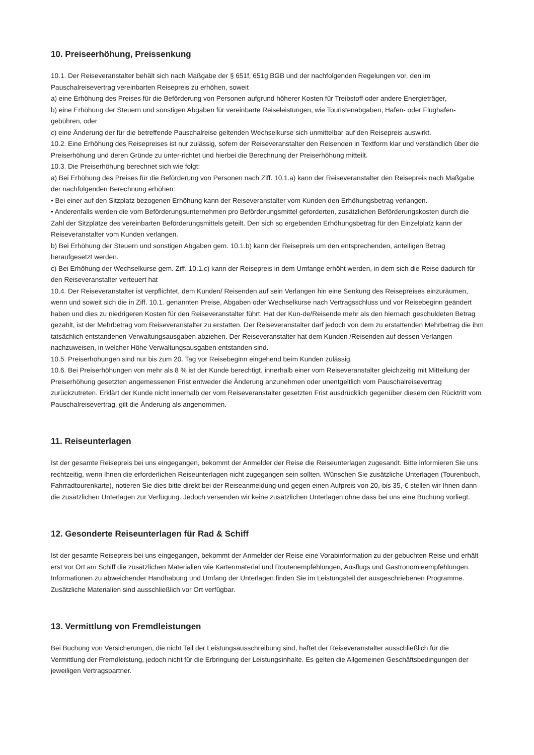10. Preiseerhöhung, Preissenkung
10.1. Der Reiseveranstalter behält sich nach Maßgabe der § 651f, 651g BGB und der nachfolgenden Regelungen vor, den im Pauschalreisevertrag vereinbarten Reisepreis zu erhöhen, soweit
a) eine Erhöhung des Preises für die Beförderung von Personen aufgrund höherer Kosten für Treibstoff oder andere Energieträger,
b) eine Erhöhung der Steuern und sonstigen Abgaben für vereinbarte Reiseleistungen, wie Touristenabgaben, Hafen- oder Flughafen-gebühren, oder
c) eine Änderung der für die betreffende Pauschalreise geltenden Wechselkurse sich unmittelbar auf den Reisepreis auswirkt.
10.2. Eine Erhöhung des Reisepreises ist nur zulässig, sofern der Reiseveranstalter den Reisenden in Textform klar und verständlich über die Preiserhöhung und deren Gründe zu unter-richtet und hierbei die Berechnung der Preiserhöhung mitteilt.
10.3. Die Preiserhöhung berechnet sich wie folgt:
a) Bei Erhöhung des Preises für die Beförderung von Personen nach Ziff. 10.1.a) kann der Reiseveranstalter den Reisepreis nach Maßgabe der nachfolgenden Berechnung erhöhen:
• Bei einer auf den Sitzplatz bezogenen Erhöhung kann der Reiseveranstalter vom Kunden den Erhöhungsbetrag verlangen.
• Anderenfalls werden die vom Beförderungsunternehmen pro Beförderungsmittel geforderten, zusätzlichen Beförderungskosten durch die Zahl der Sitzplätze des vereinbarten Beförderungsmittels geteilt. Den sich so ergebenden Erhöhungsbetrag für den Einzelplatz kann der Reiseveranstalter vom Kunden verlangen.
b) Bei Erhöhung der Steuern und sonstigen Abgaben gem. 10.1.b) kann der Reisepreis um den entsprechenden, anteiligen Betrag heraufgesetzt werden.
c) Bei Erhöhung der Wechselkurse gem. Ziff. 10.1.c) kann der Reisepreis in dem Umfange erhöht werden, in dem sich die Reise dadurch für den Reiseveranstalter verteuert hat
10.4. Der Reiseveranstalter ist verpflichtet, dem Kunden/ Reisenden auf sein Verlangen hin eine Senkung des Reisepreises einzuräumen, wenn und soweit sich die in Ziff. 10.1. genannten Preise, Abgaben oder Wechselkurse nach Vertragsschluss und vor Reisebeginn geändert haben und dies zu niedrigeren Kosten für den Reiseveranstalter führt. Hat der Kun-de/Reisende mehr als den hiernach geschuldeten Betrag gezahlt, ist der Mehrbetrag vom Reiseveranstalter zu erstatten. Der Reiseveranstalter darf jedoch von dem zu erstattenden Mehrbetrag die ihm tatsächlich entstandenen Verwaltungsausgaben abziehen. Der Reiseveranstalter hat dem Kunden /Reisenden auf dessen Verlangen nachzuweisen, in welcher Höhe Verwaltungsausgaben entstanden sind.
10.5. Preiserhöhungen sind nur bis zum 20. Tag vor Reisebeginn eingehend beim Kunden zulässig.
10.6. Bei Preiserhöhungen von mehr als 8 % ist der Kunde berechtigt, innerhalb einer vom Reiseveranstalter gleichzeitig mit Mitteilung der Preiserhöhung gesetzten angemessenen Frist entweder die Änderung anzunehmen oder unentgeltlich vom Pauschalreisevertrag zurückzutreten. Erklärt der Kunde nicht innerhalb der vom Reiseveranstalter gesetzten Frist ausdrücklich gegenüber diesem den Rücktritt vom Pauschalreisevertrag, gilt die Änderung als angenommen.
11. Reiseunterlagen
Ist der gesamte Reisepreis bei uns eingegangen, bekommt der Anmelder der Reise die Reiseunterlagen zugesandt. Bitte informieren Sie uns rechtzeitig, wenn Ihnen die erforderlichen Reiseunterlagen nicht zugegangen sein sollten. Wünschen Sie zusätzliche Unterlagen (Tourenbuch, Fahrradtourenkarte), notieren Sie dies bitte direkt bei der Reiseanmeldung und gegen einen Aufpreis von 20,-bis 35,-€ stellen wir Ihnen dann die zusätzlichen Unterlagen zur Verfügung. Jedoch versenden wir keine zusätzlichen Unterlagen ohne dass bei uns eine Buchung vorliegt.
12. Gesonderte Reiseunterlagen für Rad & Schiff
Ist der gesamte Reisepreis bei uns eingegangen, bekommt der Anmelder der Reise eine Vorabinformation zu der gebuchten Reise und erhält erst vor Ort am Schiff die zusätzlichen Materialien wie Kartenmaterial und Routenempfehlungen, Ausflugs und Gastronomieempfehlungen. Informationen zu abweichender Handhabung und Umfang der Unterlagen finden Sie im Leistungsteil der ausgeschriebenen Programme. Zusätzliche Materialien sind ausschließlich vor Ort verfügbar.
13. Vermittlung von Fremdleistungen
Bei Buchung von Versicherungen, die nicht Teil der Leistungsausschreibung sind, haftet der Reiseveranstalter ausschließlich für die Vermittlung der Fremdleistung, jedoch nicht für die Erbringung der Leistungsinhalte. Es gelten die Allgemeinen Geschäftsbedingungen der jeweiligen Vertragspartner.